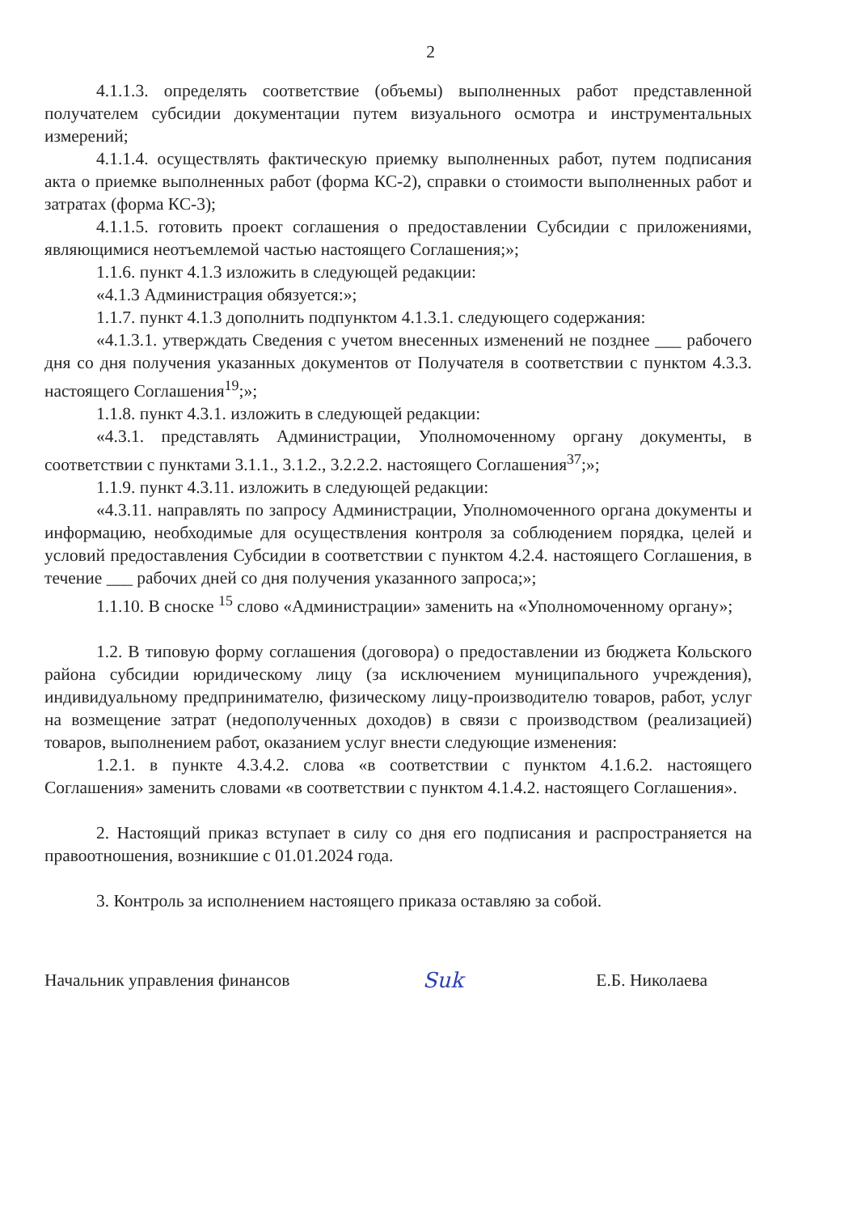2
4.1.1.3. определять соответствие (объемы) выполненных работ представленной получателем субсидии документации путем визуального осмотра и инструментальных измерений;
4.1.1.4. осуществлять фактическую приемку выполненных работ, путем подписания акта о приемке выполненных работ (форма КС-2), справки о стоимости выполненных работ и затратах (форма КС-3);
4.1.1.5. готовить проект соглашения о предоставлении Субсидии с приложениями, являющимися неотъемлемой частью настоящего Соглашения;»;
1.1.6. пункт 4.1.3 изложить в следующей редакции:
«4.1.3 Администрация обязуется:»;
1.1.7. пункт 4.1.3 дополнить подпунктом 4.1.3.1. следующего содержания:
«4.1.3.1. утверждать Сведения с учетом внесенных изменений не позднее ___ рабочего дня со дня получения указанных документов от Получателя в соответствии с пунктом 4.3.3. настоящего Соглашения<sup>19</sup>;»;
1.1.8. пункт 4.3.1. изложить в следующей редакции:
«4.3.1. представлять Администрации, Уполномоченному органу документы, в соответствии с пунктами 3.1.1., 3.1.2., 3.2.2.2. настоящего Соглашения<sup>37</sup>;»;
1.1.9. пункт 4.3.11. изложить в следующей редакции:
«4.3.11. направлять по запросу Администрации, Уполномоченного органа документы и информацию, необходимые для осуществления контроля за соблюдением порядка, целей и условий предоставления Субсидии в соответствии с пунктом 4.2.4. настоящего Соглашения, в течение ___ рабочих дней со дня получения указанного запроса;»;
1.1.10. В сноске <sup>15</sup> слово «Администрации» заменить на «Уполномоченному органу»;
1.2. В типовую форму соглашения (договора) о предоставлении из бюджета Кольского района субсидии юридическому лицу (за исключением муниципального учреждения), индивидуальному предпринимателю, физическому лицу-производителю товаров, работ, услуг на возмещение затрат (недополученных доходов) в связи с производством (реализацией) товаров, выполнением работ, оказанием услуг внести следующие изменения:
1.2.1. в пункте 4.3.4.2. слова «в соответствии с пунктом 4.1.6.2. настоящего Соглашения» заменить словами «в соответствии с пунктом 4.1.4.2. настоящего Соглашения».
2. Настоящий приказ вступает в силу со дня его подписания и распространяется на правоотношения, возникшие с 01.01.2024 года.
3. Контроль за исполнением настоящего приказа оставляю за собой.
Начальник управления финансов Suk Е.Б. Николаева